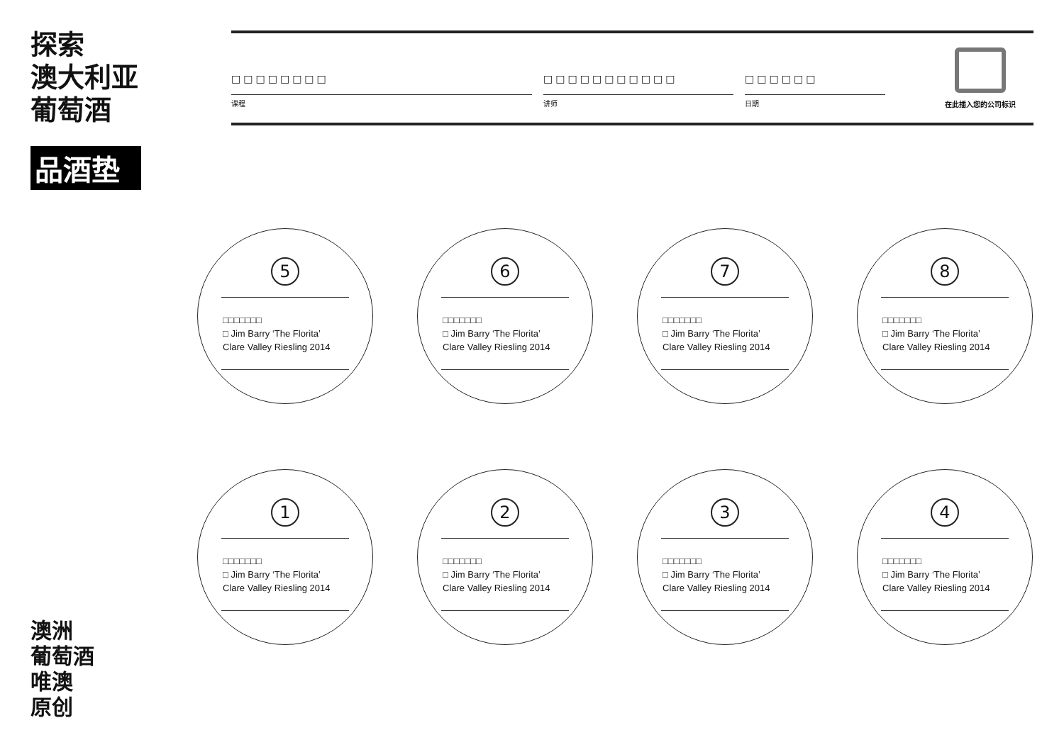探索
澳大利亚
葡萄酒
品酒垫
□□□□□□□□
课程
□□□□□□□□□□□
讲师
□□□□□□
日期
在此插入您的公司标识
5
□□□□□□□
□ Jim Barry ‘The Florita’
Clare Valley Riesling 2014
6
□□□□□□□
□ Jim Barry ‘The Florita’
Clare Valley Riesling 2014
7
□□□□□□□
□ Jim Barry ‘The Florita’
Clare Valley Riesling 2014
8
□□□□□□□
□ Jim Barry ‘The Florita’
Clare Valley Riesling 2014
1
□□□□□□□
□ Jim Barry ‘The Florita’
Clare Valley Riesling 2014
2
□□□□□□□
□ Jim Barry ‘The Florita’
Clare Valley Riesling 2014
3
□□□□□□□
□ Jim Barry ‘The Florita’
Clare Valley Riesling 2014
4
□□□□□□□
□ Jim Barry ‘The Florita’
Clare Valley Riesling 2014
澳洲
葡萄酒
唯澳
原创